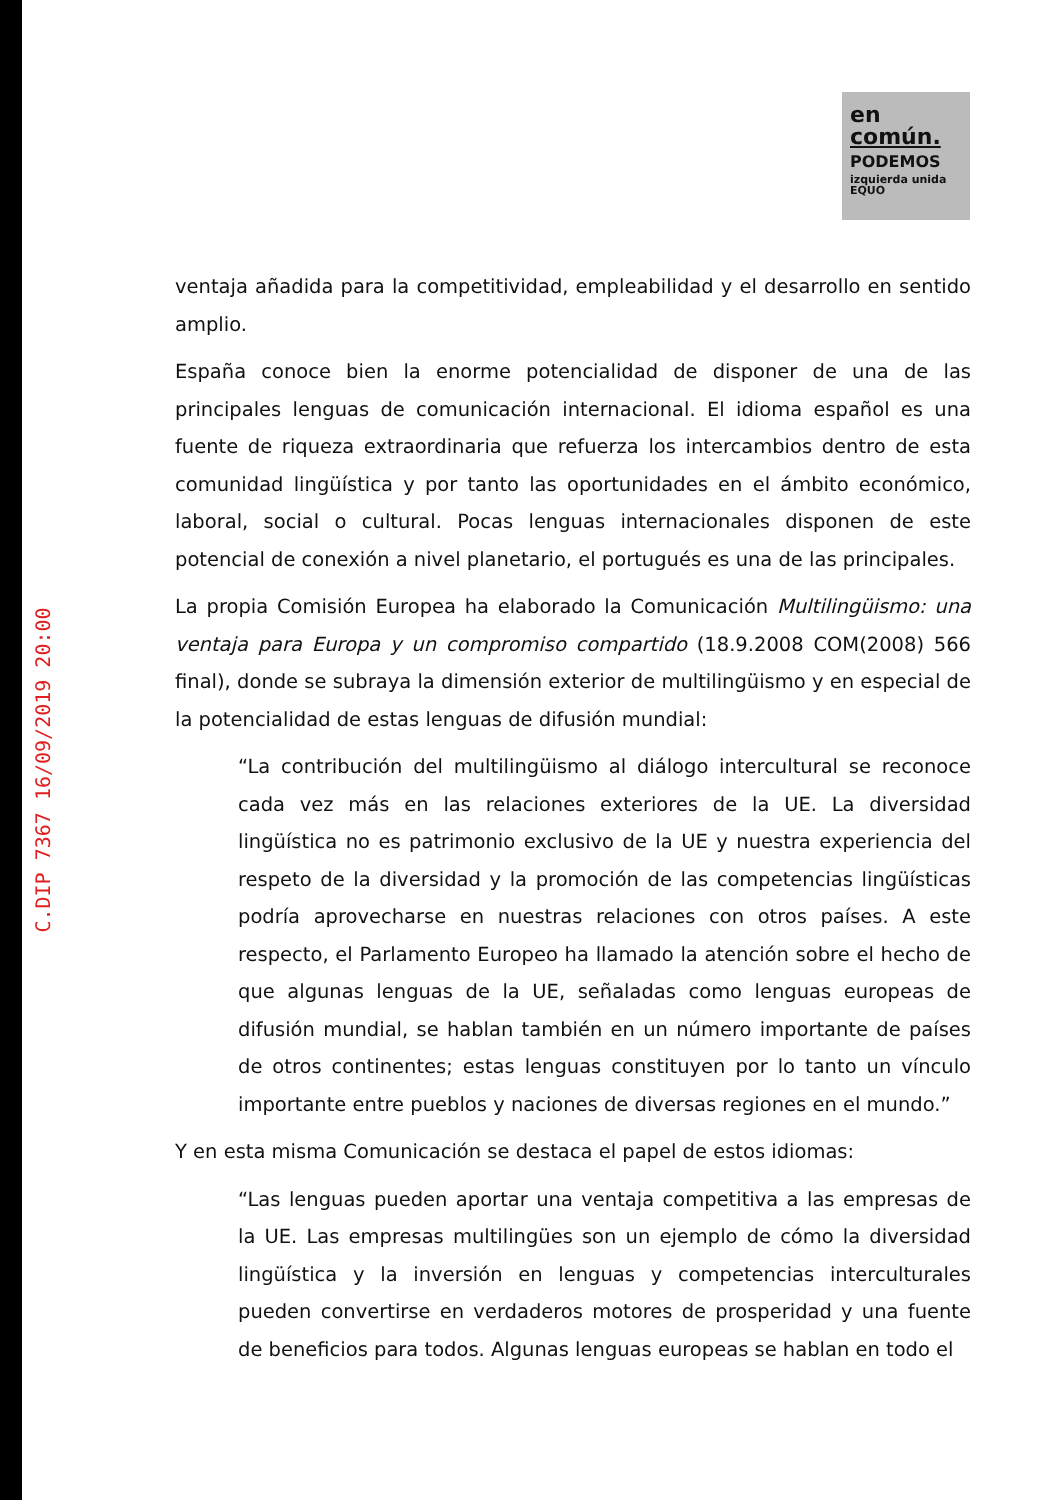C.DIP 7367 16/09/2019 20:00
en
común.
PODEMOS
izquierda unida EQUO
ventaja añadida para la competitividad, empleabilidad y el desarrollo en sentido amplio.
España conoce bien la enorme potencialidad de disponer de una de las principales lenguas de comunicación internacional. El idioma español es una fuente de riqueza extraordinaria que refuerza los intercambios dentro de esta comunidad lingüística y por tanto las oportunidades en el ámbito económico, laboral, social o cultural. Pocas lenguas internacionales disponen de este potencial de conexión a nivel planetario, el portugués es una de las principales.
La propia Comisión Europea ha elaborado la Comunicación Multilingüismo: una ventaja para Europa y un compromiso compartido (18.9.2008 COM(2008) 566 final), donde se subraya la dimensión exterior de multilingüismo y en especial de la potencialidad de estas lenguas de difusión mundial:
“La contribución del multilingüismo al diálogo intercultural se reconoce cada vez más en las relaciones exteriores de la UE. La diversidad lingüística no es patrimonio exclusivo de la UE y nuestra experiencia del respeto de la diversidad y la promoción de las competencias lingüísticas podría aprovecharse en nuestras relaciones con otros países. A este respecto, el Parlamento Europeo ha llamado la atención sobre el hecho de que algunas lenguas de la UE, señaladas como lenguas europeas de difusión mundial, se hablan también en un número importante de países de otros continentes; estas lenguas constituyen por lo tanto un vínculo importante entre pueblos y naciones de diversas regiones en el mundo.”
Y en esta misma Comunicación se destaca el papel de estos idiomas:
“Las lenguas pueden aportar una ventaja competitiva a las empresas de la UE. Las empresas multilingües son un ejemplo de cómo la diversidad lingüística y la inversión en lenguas y competencias interculturales pueden convertirse en verdaderos motores de prosperidad y una fuente de beneficios para todos. Algunas lenguas europeas se hablan en todo el